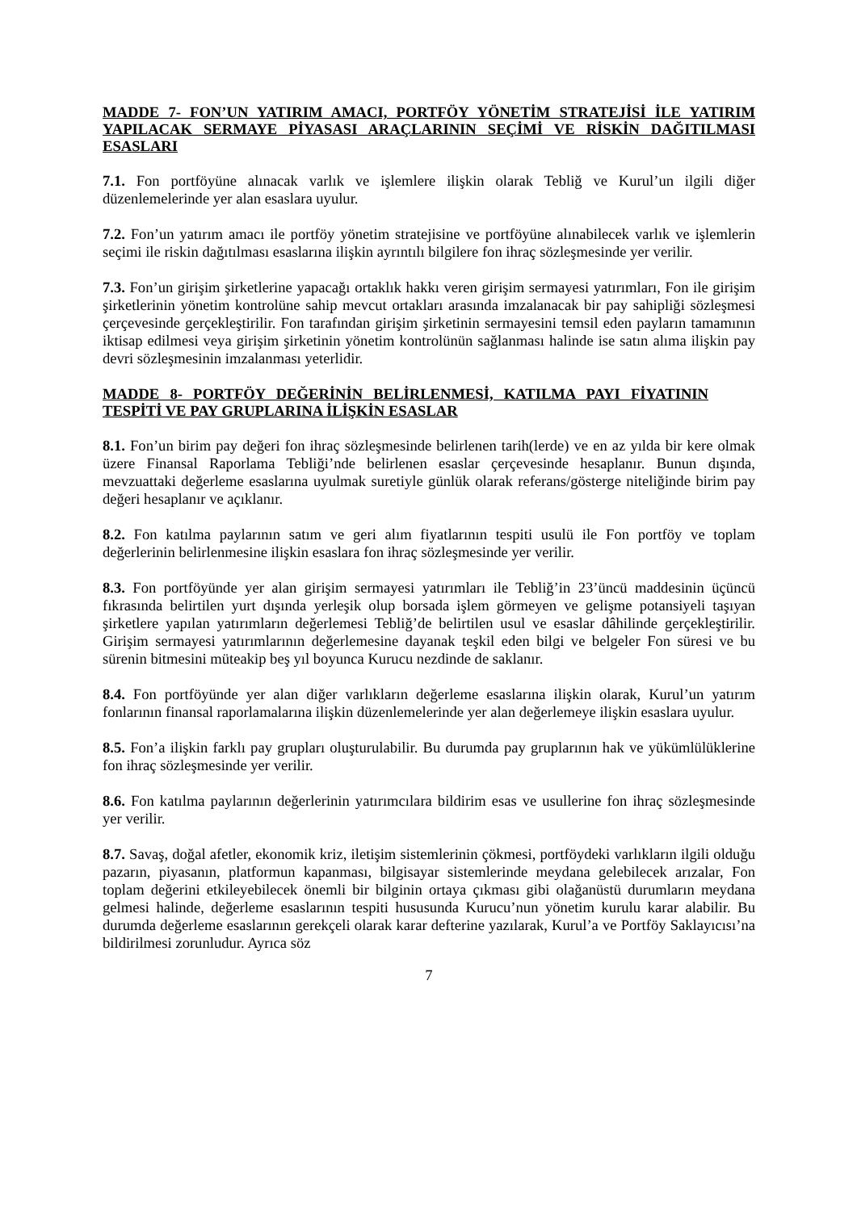MADDE 7- FON’UN YATIRIM AMACI, PORTFÖY YÖNETİM STRATEJİSİ İLE YATIRIM YAPILACAK SERMAYE PİYASASI ARAÇLARININ SEÇİMİ VE RİSKİN DAĞITILMASI ESASLARI
7.1. Fon portföyüne alınacak varlık ve işlemlere ilişkin olarak Tebliğ ve Kurul’un ilgili diğer düzenlemelerinde yer alan esaslara uyulur.
7.2. Fon’un yatırım amacı ile portföy yönetim stratejisine ve portföyüne alınabilecek varlık ve işlemlerin seçimi ile riskin dağıtılması esaslarına ilişkin ayrıntılı bilgilere fon ihraç sözleşmesinde yer verilir.
7.3. Fon’un girişim şirketlerine yapacağı ortaklık hakkı veren girişim sermayesi yatırımları, Fon ile girişim şirketlerinin yönetim kontrolüne sahip mevcut ortakları arasında imzalanacak bir pay sahipliği sözleşmesi çerçevesinde gerçekleştirilir. Fon tarafından girişim şirketinin sermayesini temsil eden payların tamamının iktisap edilmesi veya girişim şirketinin yönetim kontrolünün sağlanması halinde ise satın alıma ilişkin pay devri sözleşmesinin imzalanması yeterlidir.
MADDE 8- PORTFÖY DEĞERİNİN BELİRLENMESİ, KATILMA PAYI FİYATININ TESPİTİ VE PAY GRUPLARINA İLİŞKİN ESASLAR
8.1. Fon’un birim pay değeri fon ihraç sözleşmesinde belirlenen tarih(lerde) ve en az yılda bir kere olmak üzere Finansal Raporlama Tebliği’nde belirlenen esaslar çerçevesinde hesaplanır. Bunun dışında, mevzuattaki değerleme esaslarına uyulmak suretiyle günlük olarak referans/gösterge niteliğinde birim pay değeri hesaplanır ve açıklanır.
8.2. Fon katılma paylarının satım ve geri alım fiyatlarının tespiti usulü ile Fon portföy ve toplam değerlerinin belirlenmesine ilişkin esaslara fon ihraç sözleşmesinde yer verilir.
8.3. Fon portföyünde yer alan girişim sermayesi yatırımları ile Tebliğ’in 23’üncü maddesinin üçüncü fıkrasında belirtilen yurt dışında yerleşik olup borsada işlem görmeyen ve gelişme potansiyeli taşıyan şirketlere yapılan yatırımların değerlemesi Tebliğ’de belirtilen usul ve esaslar dâhilinde gerçekleştirilir. Girişim sermayesi yatırımlarının değerlemesine dayanak teşkil eden bilgi ve belgeler Fon süresi ve bu sürenin bitmesini müteakip beş yıl boyunca Kurucu nezdinde de saklanır.
8.4. Fon portföyünde yer alan diğer varlıkların değerleme esaslarına ilişkin olarak, Kurul’un yatırım fonlarının finansal raporlamalarına ilişkin düzenlemelerinde yer alan değerlemeye ilişkin esaslara uyulur.
8.5. Fon’a ilişkin farklı pay grupları oluşturulabilir. Bu durumda pay gruplarının hak ve yükümlülüklerine fon ihraç sözleşmesinde yer verilir.
8.6. Fon katılma paylarının değerlerinin yatırımcılara bildirim esas ve usullerine fon ihraç sözleşmesinde yer verilir.
8.7. Savaş, doğal afetler, ekonomik kriz, iletişim sistemlerinin çökmesi, portföydeki varlıkların ilgili olduğu pazarın, piyasanın, platformun kapanması, bilgisayar sistemlerinde meydana gelebilecek arızalar, Fon toplam değerini etkileyebilecek önemli bir bilginin ortaya çıkması gibi olağanüstü durumların meydana gelmesi halinde, değerleme esaslarının tespiti hususunda Kurucu’nun yönetim kurulu karar alabilir. Bu durumda değerleme esaslarının gerekçeli olarak karar defterine yazılarak, Kurul’a ve Portföy Saklayıcısı’na bildirilmesi zorunludur. Ayrıca söz
7